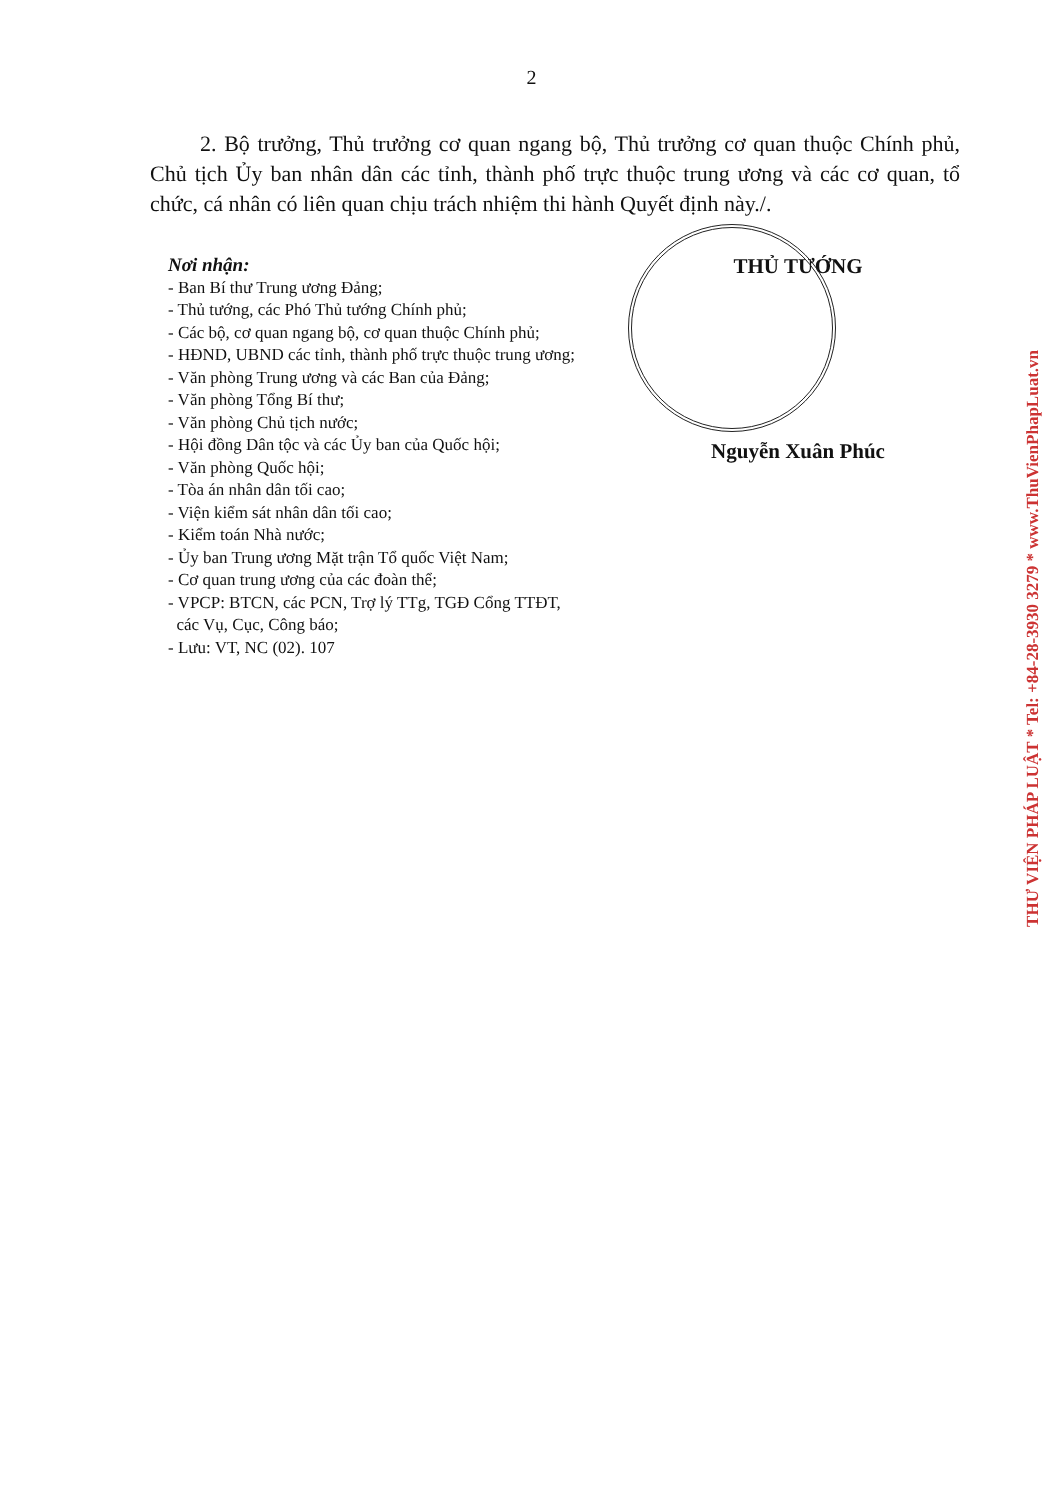2
2. Bộ trưởng, Thủ trưởng cơ quan ngang bộ, Thủ trưởng cơ quan thuộc Chính phủ, Chủ tịch Ủy ban nhân dân các tỉnh, thành phố trực thuộc trung ương và các cơ quan, tổ chức, cá nhân có liên quan chịu trách nhiệm thi hành Quyết định này./.
Nơi nhận:
- Ban Bí thư Trung ương Đảng;
- Thủ tướng, các Phó Thủ tướng Chính phủ;
- Các bộ, cơ quan ngang bộ, cơ quan thuộc Chính phủ;
- HĐND, UBND các tỉnh, thành phố trực thuộc trung ương;
- Văn phòng Trung ương và các Ban của Đảng;
- Văn phòng Tổng Bí thư;
- Văn phòng Chủ tịch nước;
- Hội đồng Dân tộc và các Ủy ban của Quốc hội;
- Văn phòng Quốc hội;
- Tòa án nhân dân tối cao;
- Viện kiểm sát nhân dân tối cao;
- Kiểm toán Nhà nước;
- Ủy ban Trung ương Mặt trận Tổ quốc Việt Nam;
- Cơ quan trung ương của các đoàn thể;
- VPCP: BTCN, các PCN, Trợ lý TTg, TGĐ Cổng TTĐT,
các Vụ, Cục, Công báo;
- Lưu: VT, NC (02). 107
THỦ TƯỚNG
Nguyễn Xuân Phúc
THƯ VIỆN PHÁP LUẬT * Tel: +84-28-3930 3279 * www.ThuVienPhapLuat.vn